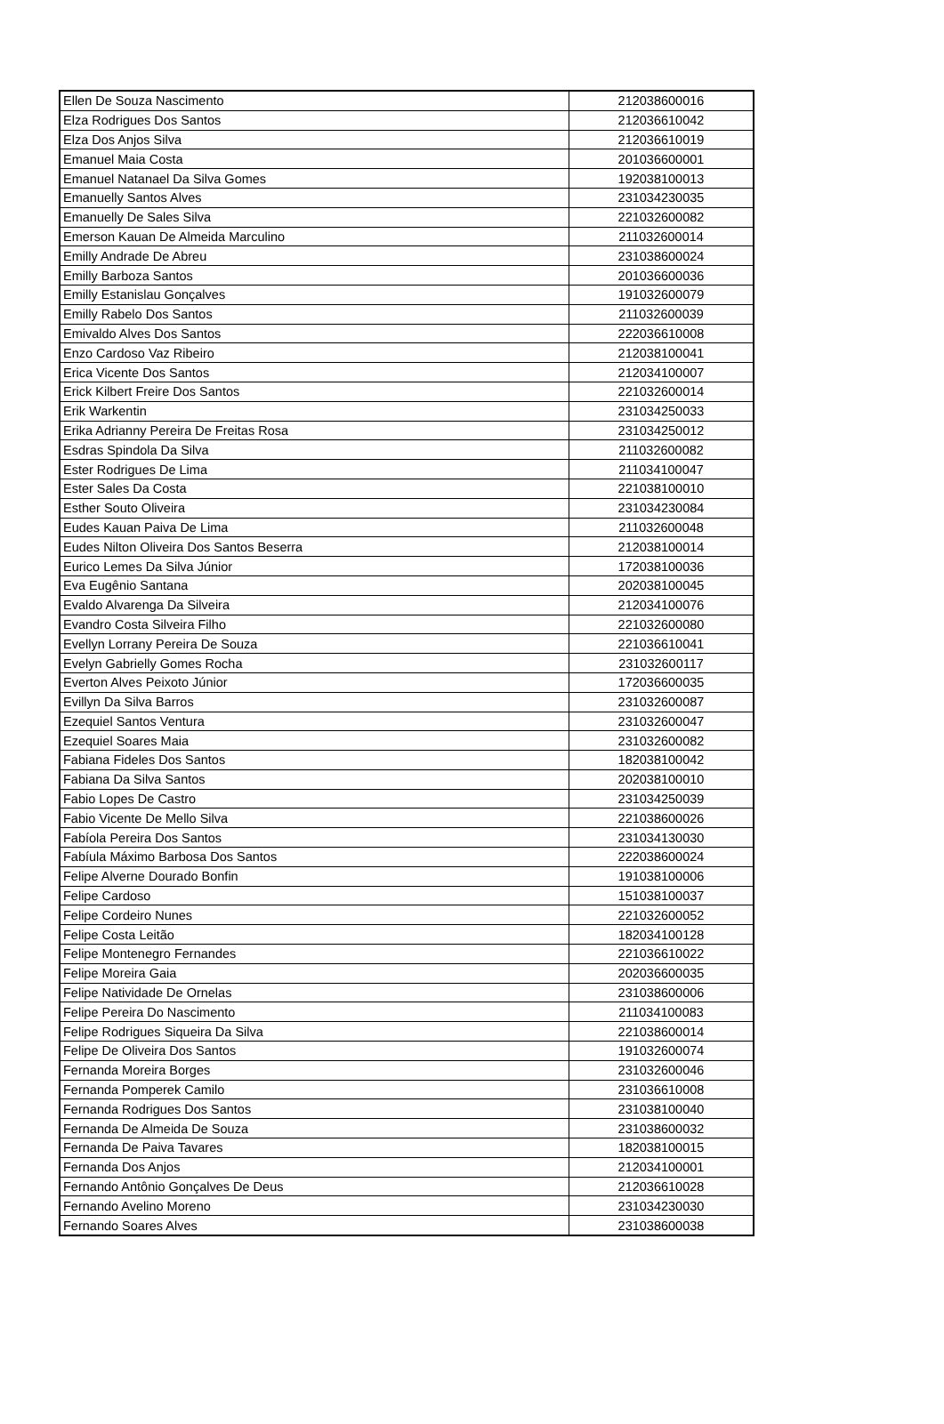| Ellen De Souza Nascimento | 212038600016 |
| Elza Rodrigues Dos Santos | 212036610042 |
| Elza Dos Anjos Silva | 212036610019 |
| Emanuel Maia Costa | 201036600001 |
| Emanuel Natanael Da Silva Gomes | 192038100013 |
| Emanuelly Santos Alves | 231034230035 |
| Emanuelly De Sales Silva | 221032600082 |
| Emerson Kauan De Almeida Marculino | 211032600014 |
| Emilly Andrade De Abreu | 231038600024 |
| Emilly Barboza Santos | 201036600036 |
| Emilly Estanislau Gonçalves | 191032600079 |
| Emilly Rabelo Dos Santos | 211032600039 |
| Emivaldo Alves Dos Santos | 222036610008 |
| Enzo Cardoso Vaz Ribeiro | 212038100041 |
| Erica Vicente Dos Santos | 212034100007 |
| Erick Kilbert Freire Dos Santos | 221032600014 |
| Erik Warkentin | 231034250033 |
| Erika Adrianny Pereira De Freitas Rosa | 231034250012 |
| Esdras Spindola Da Silva | 211032600082 |
| Ester Rodrigues De Lima | 211034100047 |
| Ester Sales Da Costa | 221038100010 |
| Esther Souto Oliveira | 231034230084 |
| Eudes Kauan Paiva De Lima | 211032600048 |
| Eudes Nilton Oliveira Dos Santos Beserra | 212038100014 |
| Eurico Lemes Da Silva Júnior | 172038100036 |
| Eva Eugênio Santana | 202038100045 |
| Evaldo Alvarenga Da Silveira | 212034100076 |
| Evandro Costa Silveira Filho | 221032600080 |
| Evellyn Lorrany Pereira De Souza | 221036610041 |
| Evelyn Gabrielly Gomes Rocha | 231032600117 |
| Everton Alves Peixoto Júnior | 172036600035 |
| Evillyn Da Silva Barros | 231032600087 |
| Ezequiel Santos Ventura | 231032600047 |
| Ezequiel Soares Maia | 231032600082 |
| Fabiana Fideles Dos Santos | 182038100042 |
| Fabiana Da Silva Santos | 202038100010 |
| Fabio Lopes De Castro | 231034250039 |
| Fabio Vicente De Mello Silva | 221038600026 |
| Fabíola Pereira Dos Santos | 231034130030 |
| Fabíula Máximo Barbosa Dos Santos | 222038600024 |
| Felipe Alverne Dourado Bonfin | 191038100006 |
| Felipe Cardoso | 151038100037 |
| Felipe Cordeiro Nunes | 221032600052 |
| Felipe Costa Leitão | 182034100128 |
| Felipe Montenegro Fernandes | 221036610022 |
| Felipe Moreira Gaia | 202036600035 |
| Felipe Natividade De Ornelas | 231038600006 |
| Felipe Pereira Do Nascimento | 211034100083 |
| Felipe Rodrigues Siqueira Da Silva | 221038600014 |
| Felipe De Oliveira Dos Santos | 191032600074 |
| Fernanda Moreira Borges | 231032600046 |
| Fernanda Pomperek Camilo | 231036610008 |
| Fernanda Rodrigues Dos Santos | 231038100040 |
| Fernanda De Almeida De Souza | 231038600032 |
| Fernanda De Paiva Tavares | 182038100015 |
| Fernanda Dos Anjos | 212034100001 |
| Fernando Antônio Gonçalves De Deus | 212036610028 |
| Fernando Avelino Moreno | 231034230030 |
| Fernando Soares Alves | 231038600038 |